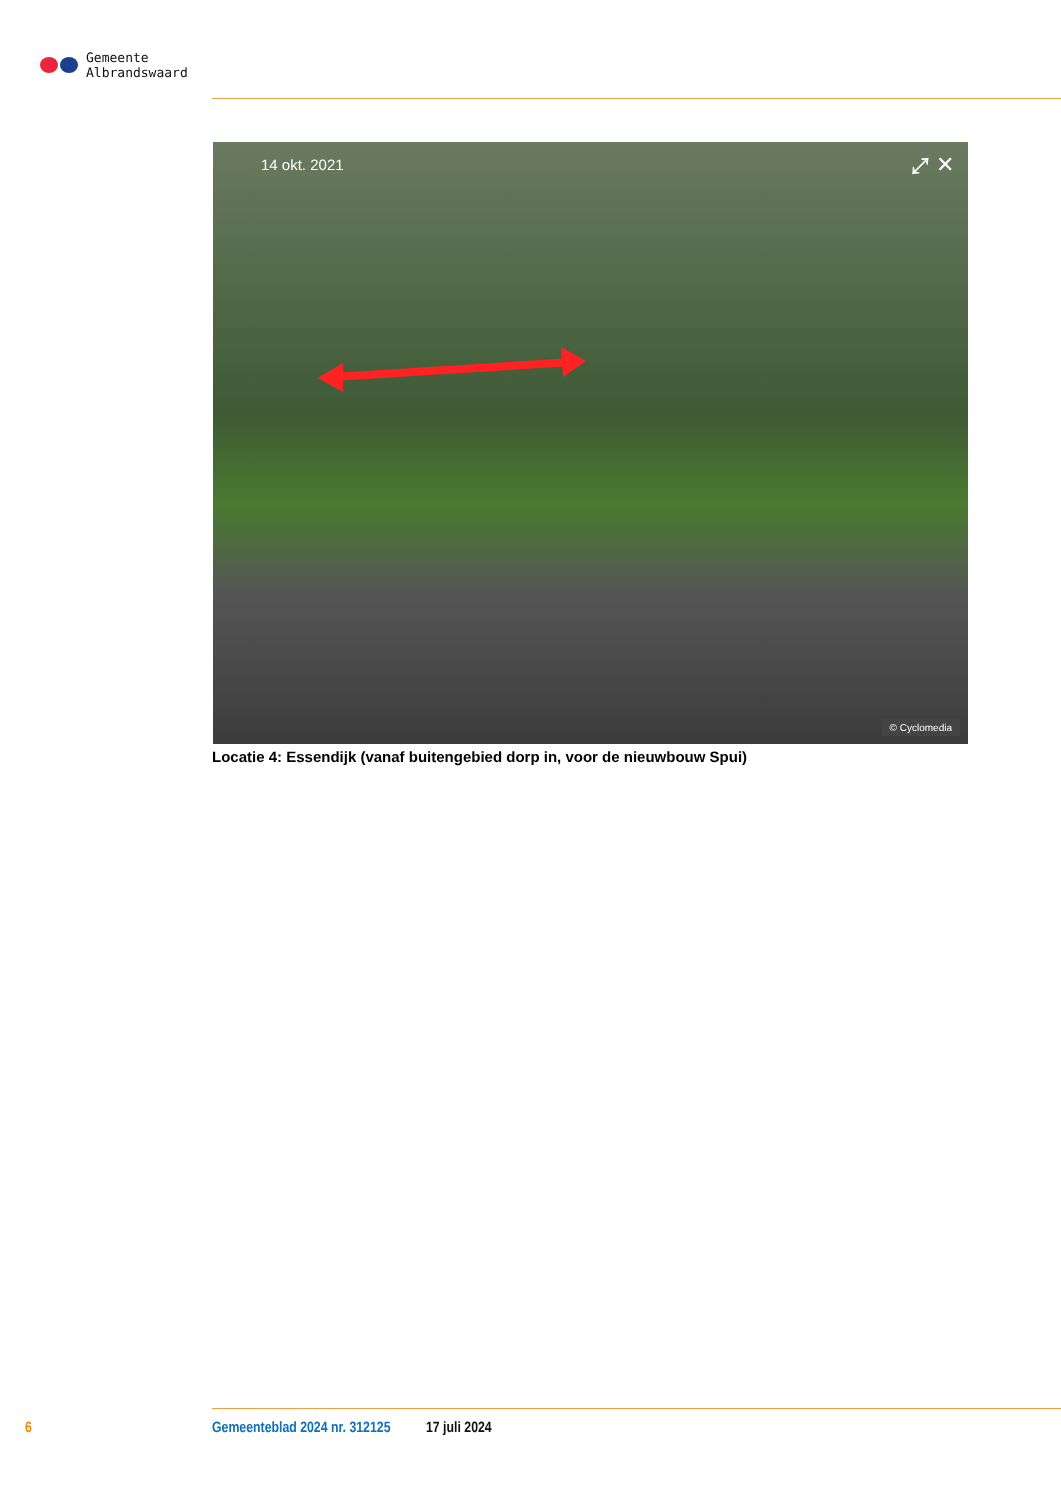Gemeente
Albrandswaard
14 okt. 2021 ⤢ ✕
© Cyclomedia
Locatie 4: Essendijk (vanaf buitengebied dorp in, voor de nieuwbouw Spui)
6 Gemeenteblad 2024 nr. 312125 17 juli 2024